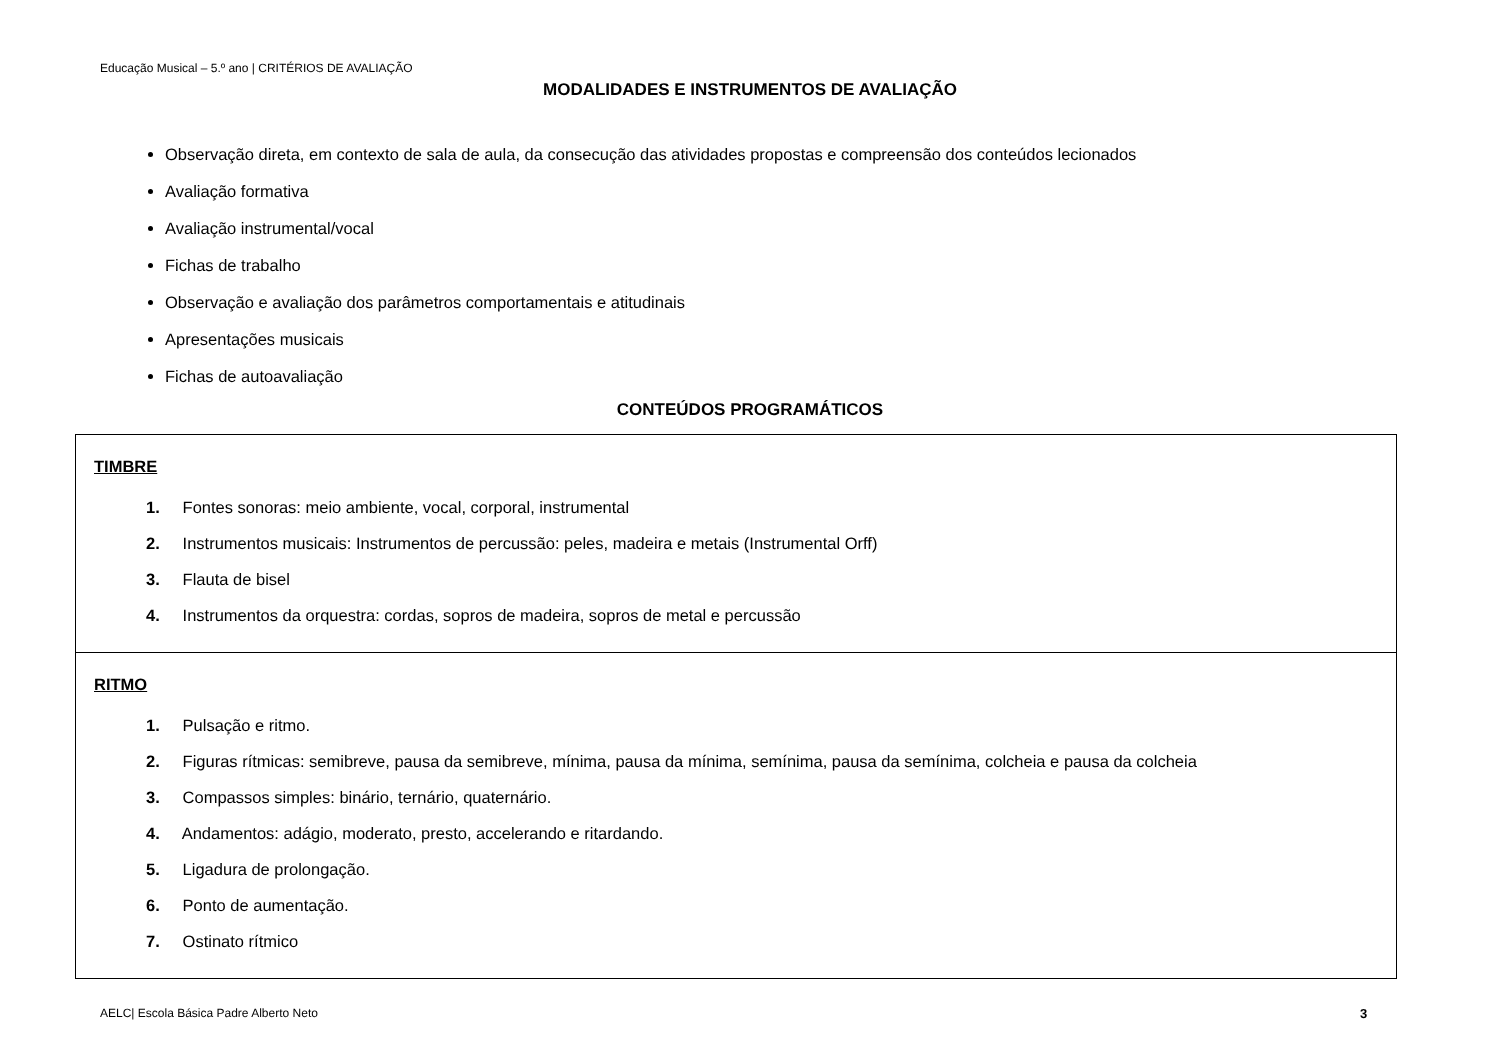Educação Musical – 5.º ano | CRITÉRIOS DE AVALIAÇÃO
MODALIDADES E INSTRUMENTOS DE AVALIAÇÃO
Observação direta, em contexto de sala de aula, da consecução das atividades propostas e compreensão dos conteúdos lecionados
Avaliação formativa
Avaliação instrumental/vocal
Fichas de trabalho
Observação e avaliação dos parâmetros comportamentais e atitudinais
Apresentações musicais
Fichas de autoavaliação
CONTEÚDOS PROGRAMÁTICOS
| TIMBRE 1. Fontes sonoras: meio ambiente, vocal, corporal, instrumental 2. Instrumentos musicais: Instrumentos de percussão: peles, madeira e metais (Instrumental Orff) 3. Flauta de bisel 4. Instrumentos da orquestra: cordas, sopros de madeira, sopros de metal e percussão |
| RITMO 1. Pulsação e ritmo. 2. Figuras rítmicas: semibreve, pausa da semibreve, mínima, pausa da mínima, semínima, pausa da semínima, colcheia e pausa da colcheia 3. Compassos simples: binário, ternário, quaternário. 4. Andamentos: adágio, moderato, presto, accelerando e ritardando. 5. Ligadura de prolongação. 6. Ponto de aumentação. 7. Ostinato rítmico |
AELC| Escola Básica Padre Alberto Neto
3